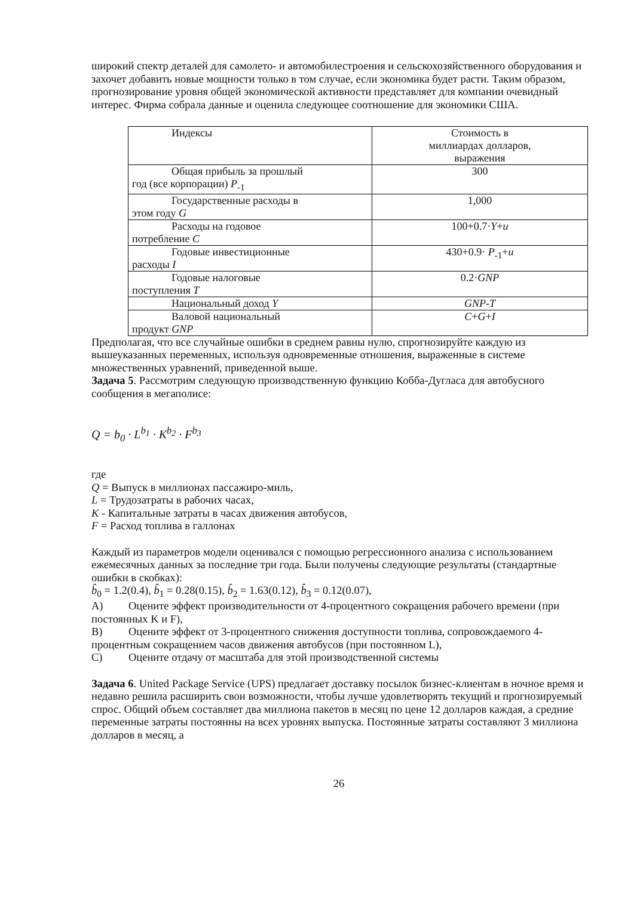широкий спектр деталей для самолето- и автомобилестроения и сельскохозяйственного оборудования и захочет добавить новые мощности только в том случае, если экономика будет расти. Таким образом, прогнозирование уровня общей экономической активности представляет для компании очевидный интерес. Фирма собрала данные и оценила следующее соотношение для экономики США.
| Индексы | Стоимость в миллиардах долларов, выражения |
| Общая прибыль за прошлый год (все корпорации) P<sub>-1</sub> | 300 |
| Государственные расходы в этом году G | 1,000 |
| Расходы на годовое потребление C | 100+0.7· Y + u |
| Годовые инвестиционные расходы I | 430+0.9· P<sub>-1</sub>+ u |
| Годовые налоговые поступления T | 0.2· GNP |
| Национальный доход Y | GNP-T |
| Валовой национальный продукт GNP | C + G + I |
Предполагая, что все случайные ошибки в среднем равны нулю, спрогнозируйте каждую из вышеуказанных переменных, используя одновременные отношения, выраженные в системе множественных уравнений, приведенной выше.
Задача 5. Рассмотрим следующую производственную функцию Кобба-Дугласа для автобусного сообщения в мегаполисе:
Q = b<sub>0</sub> · L<sup>b<sub>1</sub></sup> · K<sup>b<sub>2</sub></sup> · F<sup>b<sub>3</sub></sup>
где
Q = Выпуск в миллионах пассажиро-миль,
L = Трудозатраты в рабочих часах,
K - Капитальные затраты в часах движения автобусов,
F = Расход топлива в галлонах
Каждый из параметров модели оценивался с помощью регрессионного анализа с использованием ежемесячных данных за последние три года. Были получены следующие результаты (стандартные ошибки в скобках):
b̂<sub>0</sub> = 1.2(0.4), b̂<sub>1</sub> = 0.28(0.15), b̂<sub>2</sub> = 1.63(0.12), b̂<sub>3</sub> = 0.12(0.07),
A) Оцените эффект производительности от 4-процентного сокращения рабочего времени (при постоянных K и F),
B) Оцените эффект от 3-процентного снижения доступности топлива, сопровождаемого 4-процентным сокращением часов движения автобусов (при постоянном L),
C) Оцените отдачу от масштаба для этой производственной системы
Задача 6. United Package Service (UPS) предлагает доставку посылок бизнес-клиентам в ночное время и недавно решила расширить свои возможности, чтобы лучше удовлетворять текущий и прогнозируемый спрос. Общий объем составляет два миллиона пакетов в месяц по цене 12 долларов каждая, а средние переменные затраты постоянны на всех уровнях выпуска. Постоянные затраты составляют 3 миллиона долларов в месяц, а
26